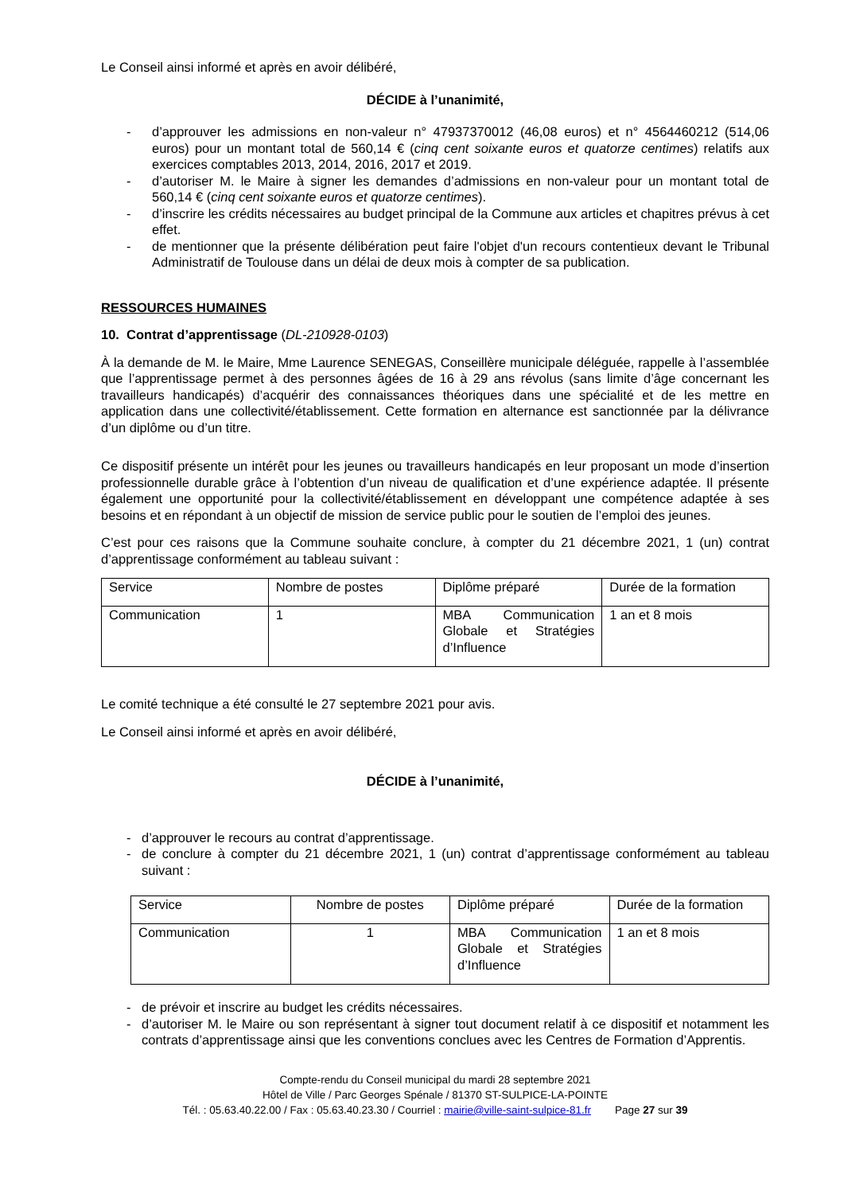Le Conseil ainsi informé et après en avoir délibéré,
DÉCIDE à l’unanimité,
- d’approuver les admissions en non-valeur n° 47937370012 (46,08 euros) et n° 4564460212 (514,06 euros) pour un montant total de 560,14 € (cinq cent soixante euros et quatorze centimes) relatifs aux exercices comptables 2013, 2014, 2016, 2017 et 2019.
- d’autoriser M. le Maire à signer les demandes d’admissions en non-valeur pour un montant total de 560,14 € (cinq cent soixante euros et quatorze centimes).
- d’inscrire les crédits nécessaires au budget principal de la Commune aux articles et chapitres prévus à cet effet.
- de mentionner que la présente délibération peut faire l'objet d'un recours contentieux devant le Tribunal Administratif de Toulouse dans un délai de deux mois à compter de sa publication.
RESSOURCES HUMAINES
10. Contrat d’apprentissage (DL-210928-0103)
À la demande de M. le Maire, Mme Laurence SENEGAS, Conseillère municipale déléguée, rappelle à l’assemblée que l’apprentissage permet à des personnes âgées de 16 à 29 ans révolus (sans limite d’âge concernant les travailleurs handicapés) d’acquérir des connaissances théoriques dans une spécialité et de les mettre en application dans une collectivité/établissement. Cette formation en alternance est sanctionnée par la délivrance d’un diplôme ou d’un titre.
Ce dispositif présente un intérêt pour les jeunes ou travailleurs handicapés en leur proposant un mode d’insertion professionnelle durable grâce à l’obtention d’un niveau de qualification et d’une expérience adaptée. Il présente également une opportunité pour la collectivité/établissement en développant une compétence adaptée à ses besoins et en répondant à un objectif de mission de service public pour le soutien de l’emploi des jeunes.
C’est pour ces raisons que la Commune souhaite conclure, à compter du 21 décembre 2021, 1 (un) contrat d’apprentissage conformément au tableau suivant :
| Service | Nombre de postes | Diplôme préparé | Durée de la formation |
| Communication | 1 | MBA Communication Globale et Stratégies d’Influence | 1 an et 8 mois |
Le comité technique a été consulté le 27 septembre 2021 pour avis.
Le Conseil ainsi informé et après en avoir délibéré,
DÉCIDE à l’unanimité,
- d’approuver le recours au contrat d’apprentissage.
- de conclure à compter du 21 décembre 2021, 1 (un) contrat d’apprentissage conformément au tableau suivant :
| Service | Nombre de postes | Diplôme préparé | Durée de la formation |
| Communication | 1 | MBA Communication Globale et Stratégies d’Influence | 1 an et 8 mois |
- de prévoir et inscrire au budget les crédits nécessaires.
- d’autoriser M. le Maire ou son représentant à signer tout document relatif à ce dispositif et notamment les contrats d’apprentissage ainsi que les conventions conclues avec les Centres de Formation d’Apprentis.
Compte-rendu du Conseil municipal du mardi 28 septembre 2021
Hôtel de Ville / Parc Georges Spénale / 81370 ST-SULPICE-LA-POINTE
Tél. : 05.63.40.22.00 / Fax : 05.63.40.23.30 / Courriel : mairie@ville-saint-sulpice-81.fr Page 27 sur 39